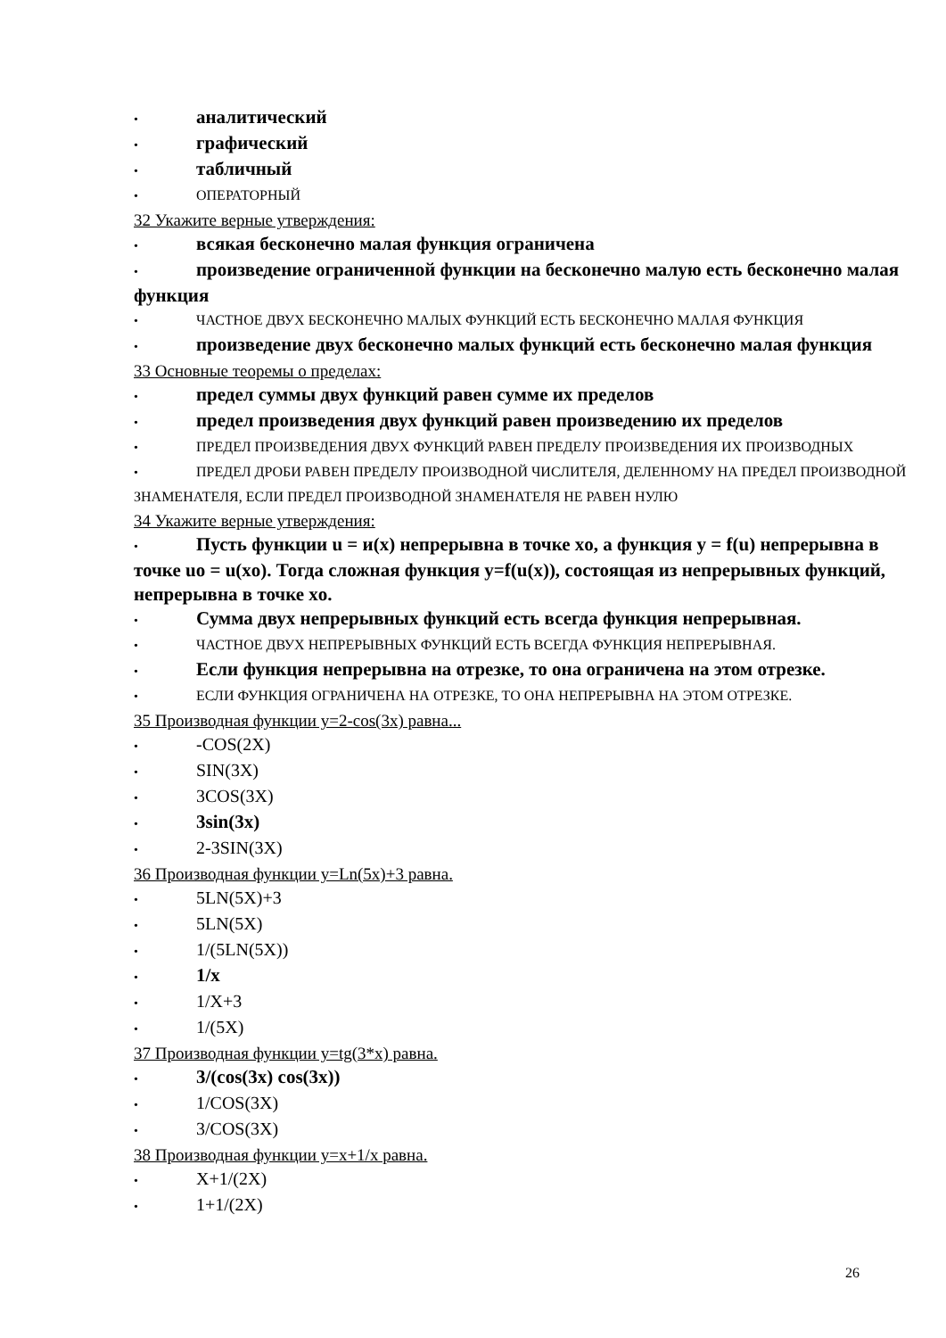• аналитический
• графический
• табличный
• ОПЕРАТОРНЫЙ
32 Укажите верные утверждения:
• всякая бесконечно малая функция ограничена
• произведение ограниченной функции на бесконечно малую есть бесконечно малая функция
• ЧАСТНОЕ ДВУХ БЕСКОНЕЧНО МАЛЫХ ФУНКЦИЙ ЕСТЬ БЕСКОНЕЧНО МАЛАЯ ФУНКЦИЯ
• произведение двух бесконечно малых функций есть бесконечно малая функция
33 Основные теоремы о пределах:
• предел суммы двух функций равен сумме их пределов
• предел произведения двух функций равен произведению их пределов
• ПРЕДЕЛ ПРОИЗВЕДЕНИЯ ДВУХ ФУНКЦИЙ РАВЕН ПРЕДЕЛУ ПРОИЗВЕДЕНИЯ ИХ ПРОИЗВОДНЫХ
• ПРЕДЕЛ ДРОБИ РАВЕН ПРЕДЕЛУ ПРОИЗВОДНОЙ ЧИСЛИТЕЛЯ, ДЕЛЕННОМУ НА ПРЕДЕЛ ПРОИЗВОДНОЙ ЗНАМЕНАТЕЛЯ, ЕСЛИ ПРЕДЕЛ ПРОИЗВОДНОЙ ЗНАМЕНАТЕЛЯ НЕ РАВЕН НУЛЮ
34 Укажите верные утверждения:
• Пусть функции u = и(x) непрерывна в точке xo, а функция y = f(u) непрерывна в точке uo = u(xo). Тогда сложная функция y=f(u(x)), состоящая из непрерывных функций, непрерывна в точке xo.
• Сумма двух непрерывных функций есть всегда функция непрерывная.
• ЧАСТНОЕ ДВУХ НЕПРЕРЫВНЫХ ФУНКЦИЙ ЕСТЬ ВСЕГДА ФУНКЦИЯ НЕПРЕРЫВНАЯ.
• Если функция непрерывна на отрезке, то она ограничена на этом отрезке.
• ЕСЛИ ФУНКЦИЯ ОГРАНИЧЕНА НА ОТРЕЗКЕ, ТО ОНА НЕПРЕРЫВНА НА ЭТОМ ОТРЕЗКЕ.
35 Производная функции y=2-cos(3x) равна...
• -COS(2X)
• SIN(3X)
• 3COS(3X)
• 3sin(3x)
• 2-3SIN(3X)
36 Производная функции y=Ln(5x)+3 равна.
• 5LN(5X)+3
• 5LN(5X)
• 1/(5LN(5X))
• 1/x
• 1/X+3
• 1/(5X)
37 Производная функции y=tg(3*x) равна.
• 3/(cos(3x) cos(3x))
• 1/COS(3X)
• 3/COS(3X)
38 Производная функции y=x+1/x равна.
• X+1/(2X)
• 1+1/(2X)
26